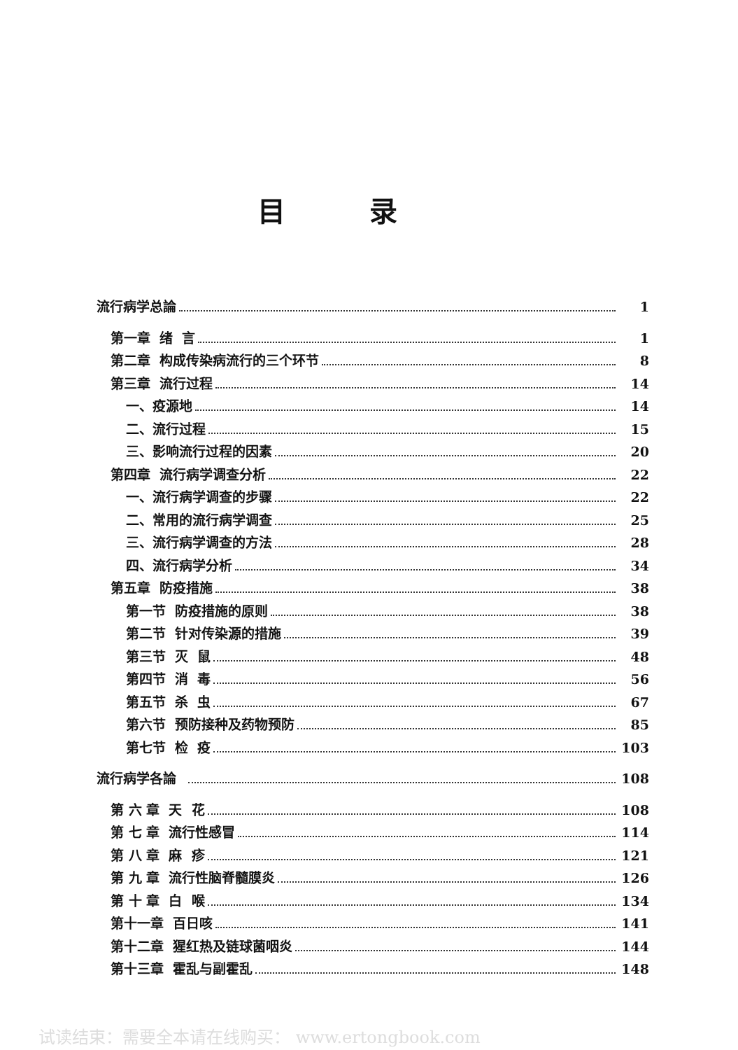目录
流行病学总論 1
第一章 绪 言 1
第二章 构成传染病流行的三个环节 8
第三章 流行过程 14
一、疫源地 14
二、流行过程 15
三、影响流行过程的因素 20
第四章 流行病学调查分析 22
一、流行病学调查的步骤 22
二、常用的流行病学调查 25
三、流行病学调查的方法 28
四、流行病学分析 34
第五章 防疫措施 38
第一节 防疫措施的原则 38
第二节 针对传染源的措施 39
第三节 灭 鼠 48
第四节 消 毒 56
第五节 杀 虫 67
第六节 预防接种及药物预防 85
第七节 检 疫 103
流行病学各論 108
第 六 章 天 花 108
第 七 章 流行性感冒 114
第 八 章 麻 疹 121
第 九 章 流行性脑脊髓膜炎 126
第 十 章 白 喉 134
第十一章 百日咳 141
第十二章 猩红热及链球菌咽炎 144
第十三章 霍乱与副霍乱 148
试读结束：需要全本请在线购买： www.ertongbook.com